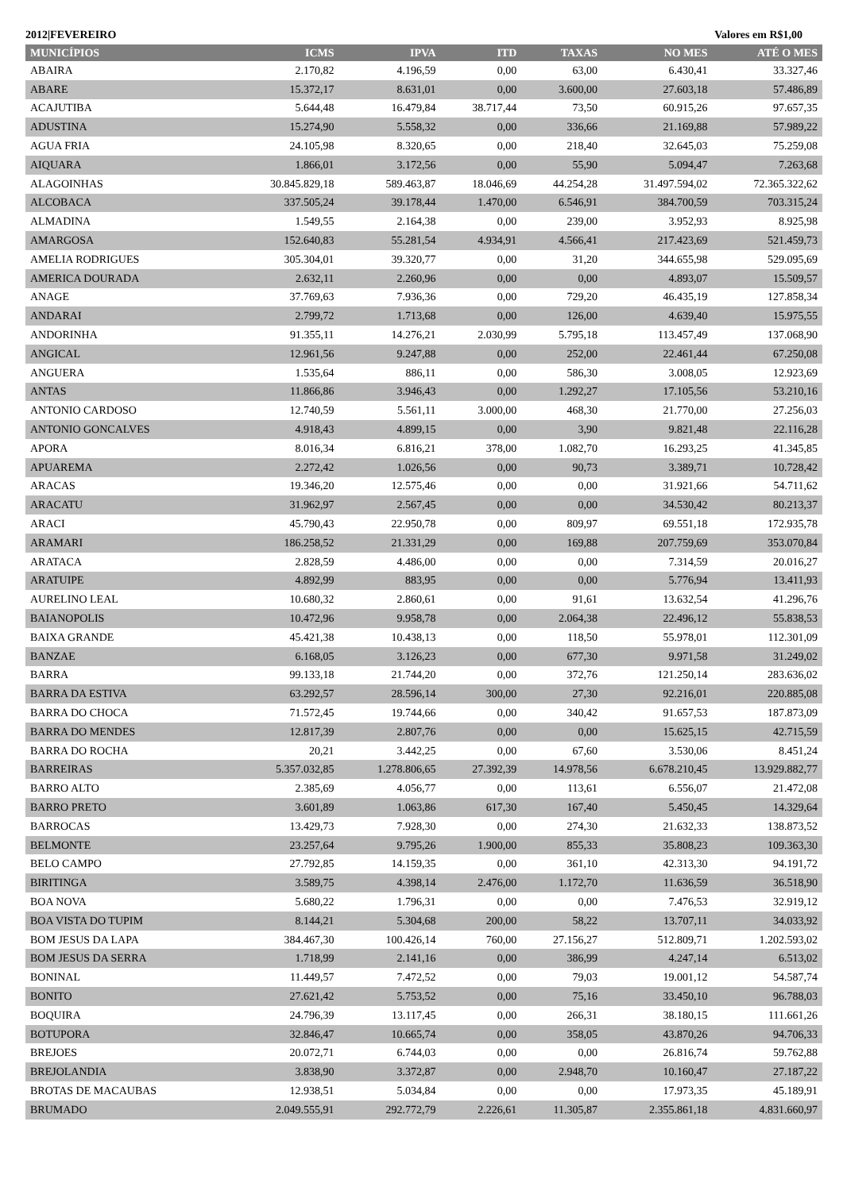2012|FEVEREIRO Valores em R$1,00
| MUNICÍPIOS | ICMS | IPVA | ITD | TAXAS | NO MES | ATÉ O MES |
| --- | --- | --- | --- | --- | --- | --- |
| ABAIRA | 2.170,82 | 4.196,59 | 0,00 | 63,00 | 6.430,41 | 33.327,46 |
| ABARE | 15.372,17 | 8.631,01 | 0,00 | 3.600,00 | 27.603,18 | 57.486,89 |
| ACAJUTIBA | 5.644,48 | 16.479,84 | 38.717,44 | 73,50 | 60.915,26 | 97.657,35 |
| ADUSTINA | 15.274,90 | 5.558,32 | 0,00 | 336,66 | 21.169,88 | 57.989,22 |
| AGUA FRIA | 24.105,98 | 8.320,65 | 0,00 | 218,40 | 32.645,03 | 75.259,08 |
| AIQUARA | 1.866,01 | 3.172,56 | 0,00 | 55,90 | 5.094,47 | 7.263,68 |
| ALAGOINHAS | 30.845.829,18 | 589.463,87 | 18.046,69 | 44.254,28 | 31.497.594,02 | 72.365.322,62 |
| ALCOBACA | 337.505,24 | 39.178,44 | 1.470,00 | 6.546,91 | 384.700,59 | 703.315,24 |
| ALMADINA | 1.549,55 | 2.164,38 | 0,00 | 239,00 | 3.952,93 | 8.925,98 |
| AMARGOSA | 152.640,83 | 55.281,54 | 4.934,91 | 4.566,41 | 217.423,69 | 521.459,73 |
| AMELIA RODRIGUES | 305.304,01 | 39.320,77 | 0,00 | 31,20 | 344.655,98 | 529.095,69 |
| AMERICA DOURADA | 2.632,11 | 2.260,96 | 0,00 | 0,00 | 4.893,07 | 15.509,57 |
| ANAGE | 37.769,63 | 7.936,36 | 0,00 | 729,20 | 46.435,19 | 127.858,34 |
| ANDARAI | 2.799,72 | 1.713,68 | 0,00 | 126,00 | 4.639,40 | 15.975,55 |
| ANDORINHA | 91.355,11 | 14.276,21 | 2.030,99 | 5.795,18 | 113.457,49 | 137.068,90 |
| ANGICAL | 12.961,56 | 9.247,88 | 0,00 | 252,00 | 22.461,44 | 67.250,08 |
| ANGUERA | 1.535,64 | 886,11 | 0,00 | 586,30 | 3.008,05 | 12.923,69 |
| ANTAS | 11.866,86 | 3.946,43 | 0,00 | 1.292,27 | 17.105,56 | 53.210,16 |
| ANTONIO CARDOSO | 12.740,59 | 5.561,11 | 3.000,00 | 468,30 | 21.770,00 | 27.256,03 |
| ANTONIO GONCALVES | 4.918,43 | 4.899,15 | 0,00 | 3,90 | 9.821,48 | 22.116,28 |
| APORA | 8.016,34 | 6.816,21 | 378,00 | 1.082,70 | 16.293,25 | 41.345,85 |
| APUAREMA | 2.272,42 | 1.026,56 | 0,00 | 90,73 | 3.389,71 | 10.728,42 |
| ARACAS | 19.346,20 | 12.575,46 | 0,00 | 0,00 | 31.921,66 | 54.711,62 |
| ARACATU | 31.962,97 | 2.567,45 | 0,00 | 0,00 | 34.530,42 | 80.213,37 |
| ARACI | 45.790,43 | 22.950,78 | 0,00 | 809,97 | 69.551,18 | 172.935,78 |
| ARAMARI | 186.258,52 | 21.331,29 | 0,00 | 169,88 | 207.759,69 | 353.070,84 |
| ARATACA | 2.828,59 | 4.486,00 | 0,00 | 0,00 | 7.314,59 | 20.016,27 |
| ARATUIPE | 4.892,99 | 883,95 | 0,00 | 0,00 | 5.776,94 | 13.411,93 |
| AURELINO LEAL | 10.680,32 | 2.860,61 | 0,00 | 91,61 | 13.632,54 | 41.296,76 |
| BAIANOPOLIS | 10.472,96 | 9.958,78 | 0,00 | 2.064,38 | 22.496,12 | 55.838,53 |
| BAIXA GRANDE | 45.421,38 | 10.438,13 | 0,00 | 118,50 | 55.978,01 | 112.301,09 |
| BANZAE | 6.168,05 | 3.126,23 | 0,00 | 677,30 | 9.971,58 | 31.249,02 |
| BARRA | 99.133,18 | 21.744,20 | 0,00 | 372,76 | 121.250,14 | 283.636,02 |
| BARRA DA ESTIVA | 63.292,57 | 28.596,14 | 300,00 | 27,30 | 92.216,01 | 220.885,08 |
| BARRA DO CHOCA | 71.572,45 | 19.744,66 | 0,00 | 340,42 | 91.657,53 | 187.873,09 |
| BARRA DO MENDES | 12.817,39 | 2.807,76 | 0,00 | 0,00 | 15.625,15 | 42.715,59 |
| BARRA DO ROCHA | 20,21 | 3.442,25 | 0,00 | 67,60 | 3.530,06 | 8.451,24 |
| BARREIRAS | 5.357.032,85 | 1.278.806,65 | 27.392,39 | 14.978,56 | 6.678.210,45 | 13.929.882,77 |
| BARRO ALTO | 2.385,69 | 4.056,77 | 0,00 | 113,61 | 6.556,07 | 21.472,08 |
| BARRO PRETO | 3.601,89 | 1.063,86 | 617,30 | 167,40 | 5.450,45 | 14.329,64 |
| BARROCAS | 13.429,73 | 7.928,30 | 0,00 | 274,30 | 21.632,33 | 138.873,52 |
| BELMONTE | 23.257,64 | 9.795,26 | 1.900,00 | 855,33 | 35.808,23 | 109.363,30 |
| BELO CAMPO | 27.792,85 | 14.159,35 | 0,00 | 361,10 | 42.313,30 | 94.191,72 |
| BIRITINGA | 3.589,75 | 4.398,14 | 2.476,00 | 1.172,70 | 11.636,59 | 36.518,90 |
| BOA NOVA | 5.680,22 | 1.796,31 | 0,00 | 0,00 | 7.476,53 | 32.919,12 |
| BOA VISTA DO TUPIM | 8.144,21 | 5.304,68 | 200,00 | 58,22 | 13.707,11 | 34.033,92 |
| BOM JESUS DA LAPA | 384.467,30 | 100.426,14 | 760,00 | 27.156,27 | 512.809,71 | 1.202.593,02 |
| BOM JESUS DA SERRA | 1.718,99 | 2.141,16 | 0,00 | 386,99 | 4.247,14 | 6.513,02 |
| BONINAL | 11.449,57 | 7.472,52 | 0,00 | 79,03 | 19.001,12 | 54.587,74 |
| BONITO | 27.621,42 | 5.753,52 | 0,00 | 75,16 | 33.450,10 | 96.788,03 |
| BOQUIRA | 24.796,39 | 13.117,45 | 0,00 | 266,31 | 38.180,15 | 111.661,26 |
| BOTUPORA | 32.846,47 | 10.665,74 | 0,00 | 358,05 | 43.870,26 | 94.706,33 |
| BREJOES | 20.072,71 | 6.744,03 | 0,00 | 0,00 | 26.816,74 | 59.762,88 |
| BREJOLANDIA | 3.838,90 | 3.372,87 | 0,00 | 2.948,70 | 10.160,47 | 27.187,22 |
| BROTAS DE MACAUBAS | 12.938,51 | 5.034,84 | 0,00 | 0,00 | 17.973,35 | 45.189,91 |
| BRUMADO | 2.049.555,91 | 292.772,79 | 2.226,61 | 11.305,87 | 2.355.861,18 | 4.831.660,97 |